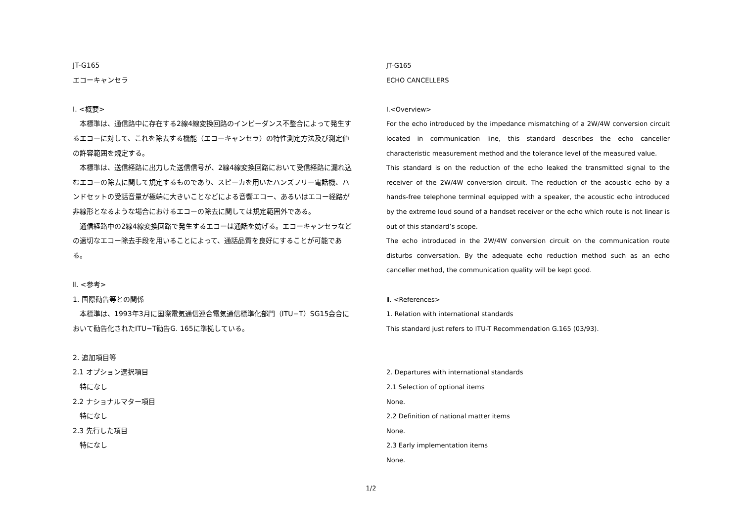JT-G165
エコーキャンセラ
Ⅰ. <概要>
　本標準は、通信路中に存在する2線4線変換回路のインピーダンス不整合によって発生するエコーに対して、これを除去する機能（エコーキャンセラ）の特性測定方法及び測定値の許容範囲を規定する。
　本標準は、送信経路に出力した送信信号が、2線4線変換回路において受信経路に漏れ込むエコーの除去に関して規定するものであり、スピーカを用いたハンズフリー電話機、ハンドセットの受話音量が極端に大きいことなどによる音響エコー、あるいはエコー経路が非線形となるような場合におけるエコーの除去に関しては規定範囲外である。
　通信経路中の2線4線変換回路で発生するエコーは通話を妨げる。エコーキャンセラなどの適切なエコー除去手段を用いることによって、通話品質を良好にすることが可能である。
Ⅱ. <参考>
1. 国際勧告等との関係
　本標準は、1993年3月に国際電気通信連合電気通信標準化部門（ITU−T）SG15会合において勧告化されたITU−T勧告G. 165に準拠している。
2. 追加項目等
2.1 オプション選択項目
　特になし
2.2 ナショナルマター項目
　特になし
2.3 先行した項目
　特になし
JT-G165
ECHO CANCELLERS
Ⅰ.<Overview>
For the echo introduced by the impedance mismatching of a 2W/4W conversion circuit located in communication line, this standard describes the echo canceller characteristic measurement method and the tolerance level of the measured value.
This standard is on the reduction of the echo leaked the transmitted signal to the receiver of the 2W/4W conversion circuit. The reduction of the acoustic echo by a hands-free telephone terminal equipped with a speaker, the acoustic echo introduced by the extreme loud sound of a handset receiver or the echo which route is not linear is out of this standard’s scope.
The echo introduced in the 2W/4W conversion circuit on the communication route disturbs conversation. By the adequate echo reduction method such as an echo canceller method, the communication quality will be kept good.
Ⅱ. <References>
1. Relation with international standards
This standard just refers to ITU-T Recommendation G.165 (03/93).
2. Departures with international standards
2.1 Selection of optional items
None.
2.2 Definition of national matter items
None.
2.3 Early implementation items
None.
1/2